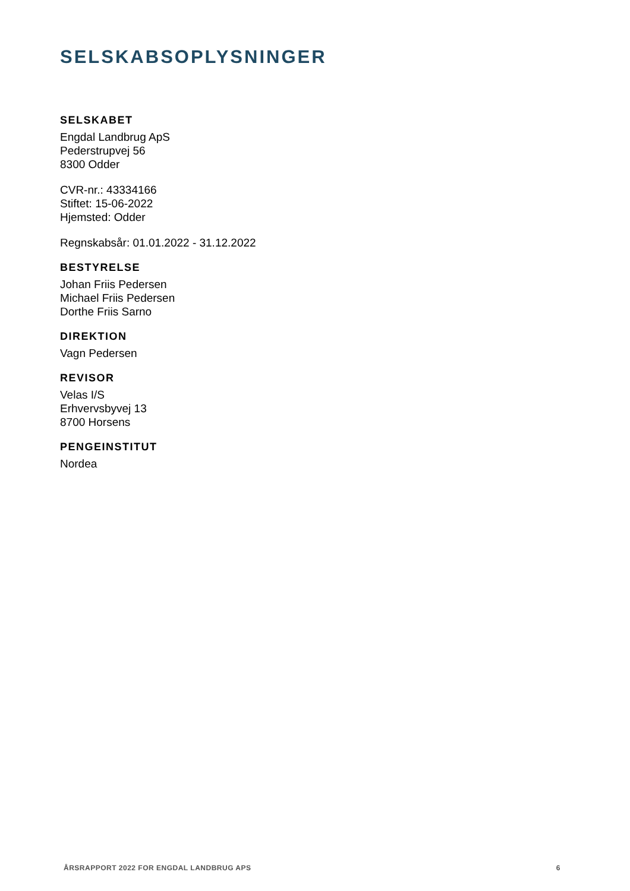SELSKABSOPLYSNINGER
SELSKABET
Engdal Landbrug ApS
Pederstrupvej 56
8300 Odder
CVR-nr.: 43334166
Stiftet: 15-06-2022
Hjemsted: Odder
Regnskabsår: 01.01.2022 - 31.12.2022
BESTYRELSE
Johan Friis Pedersen
Michael Friis Pedersen
Dorthe Friis Sarno
DIREKTION
Vagn Pedersen
REVISOR
Velas I/S
Erhvervsbyvej 13
8700 Horsens
PENGEINSTITUT
Nordea
ÅRSRAPPORT 2022 FOR ENGDAL LANDBRUG APS 6